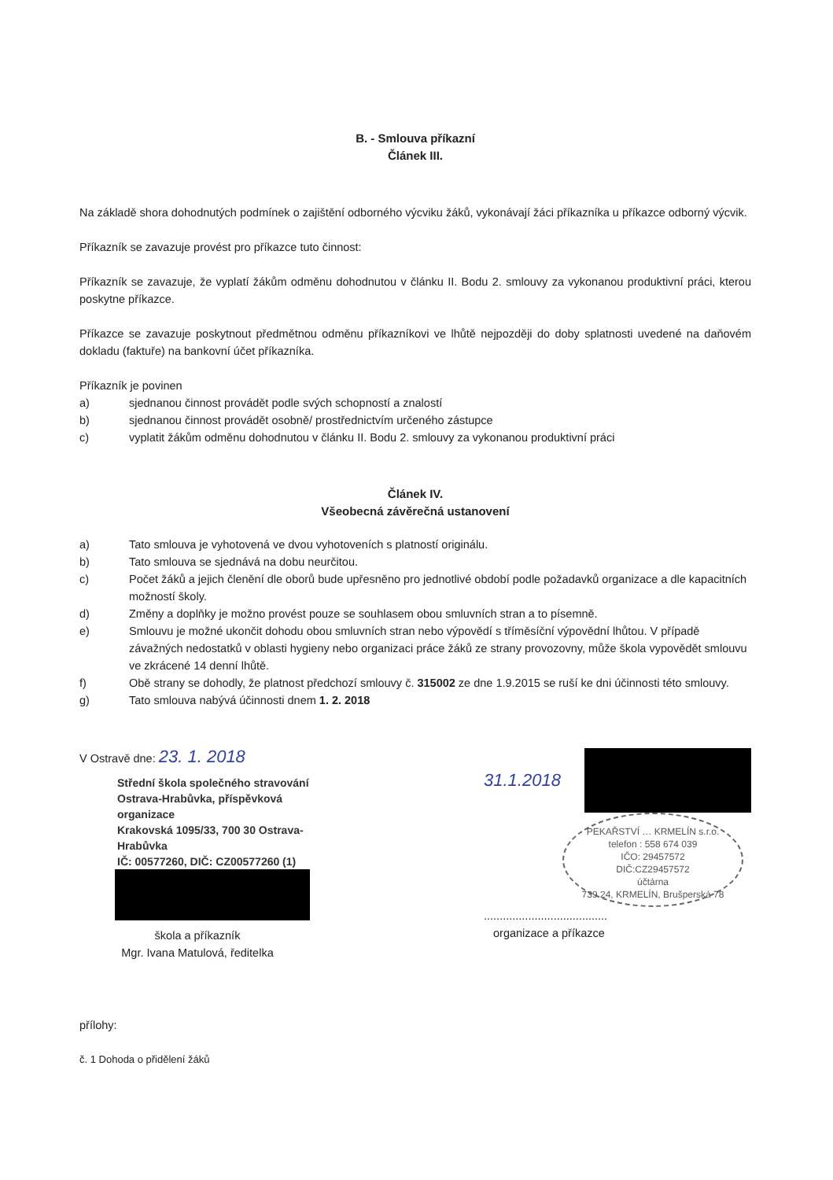B. - Smlouva příkazní
Článek III.
Na základě shora dohodnutých podmínek o zajištění odborného výcviku žáků, vykonávají žáci příkazníka u příkazce odborný výcvik.
Příkazník se zavazuje provést pro příkazce tuto činnost:
Příkazník se zavazuje, že vyplatí žákům odměnu dohodnutou v článku II. Bodu 2. smlouvy za vykonanou produktivní práci, kterou poskytne příkazce.
Příkazce se zavazuje poskytnout předmětnou odměnu příkazníkovi ve lhůtě nejpozději do doby splatnosti uvedené na daňovém dokladu (faktuře) na bankovní účet příkazníka.
Příkazník je povinen
a) sjednanou činnost provádět podle svých schopností a znalostí
b) sjednanou činnost provádět osobně/ prostřednictvím určeného zástupce
c) vyplatit žákům odměnu dohodnutou v článku II. Bodu 2. smlouvy za vykonanou produktivní práci
Článek IV.
Všeobecná závěrečná ustanovení
a) Tato smlouva je vyhotovená ve dvou vyhotoveních s platností originálu.
b) Tato smlouva se sjednává na dobu neurčitou.
c) Počet žáků a jejich členění dle oborů bude upřesněno pro jednotlivé období podle požadavků organizace a dle kapacitních možností školy.
d) Změny a doplňky je možno provést pouze se souhlasem obou smluvních stran a to písemně.
e) Smlouvu je možné ukončit dohodu obou smluvních stran nebo výpovědí s tříměsíční výpovědní lhůtou. V případě závažných nedostatků v oblasti hygieny nebo organizaci práce žáků ze strany provozovny, může škola vypovědět smlouvu ve zkrácené 14 denní lhůtě.
f) Obě strany se dohodly, že platnost předchozí smlouvy č. 315002 ze dne 1.9.2015 se ruší ke dni účinnosti této smlouvy.
g) Tato smlouva nabývá účinnosti dnem 1. 2. 2018
V Ostravě dne: 23. 1. 2018
Střední škola společného stravování
Ostrava-Hrabůvka, příspěvková organizace
Krakovská 1095/33, 700 30 Ostrava-Hrabůvka
IČ: 00577260, DIČ: CZ00577260 (1)
škola a příkazník
Mgr. Ivana Matulová, ředitelka
31.1.2018
PEKAŘSTVÍ … KRMELÍN s.r.o.
telefon : 558 674 039
IČO: 29457572
DIČ:CZ29457572
účtárna
739 24, KRMELÍN, Brušperská 78
.......................................
organizace a příkazce
přílohy:
č. 1 Dohoda o přidělení žáků